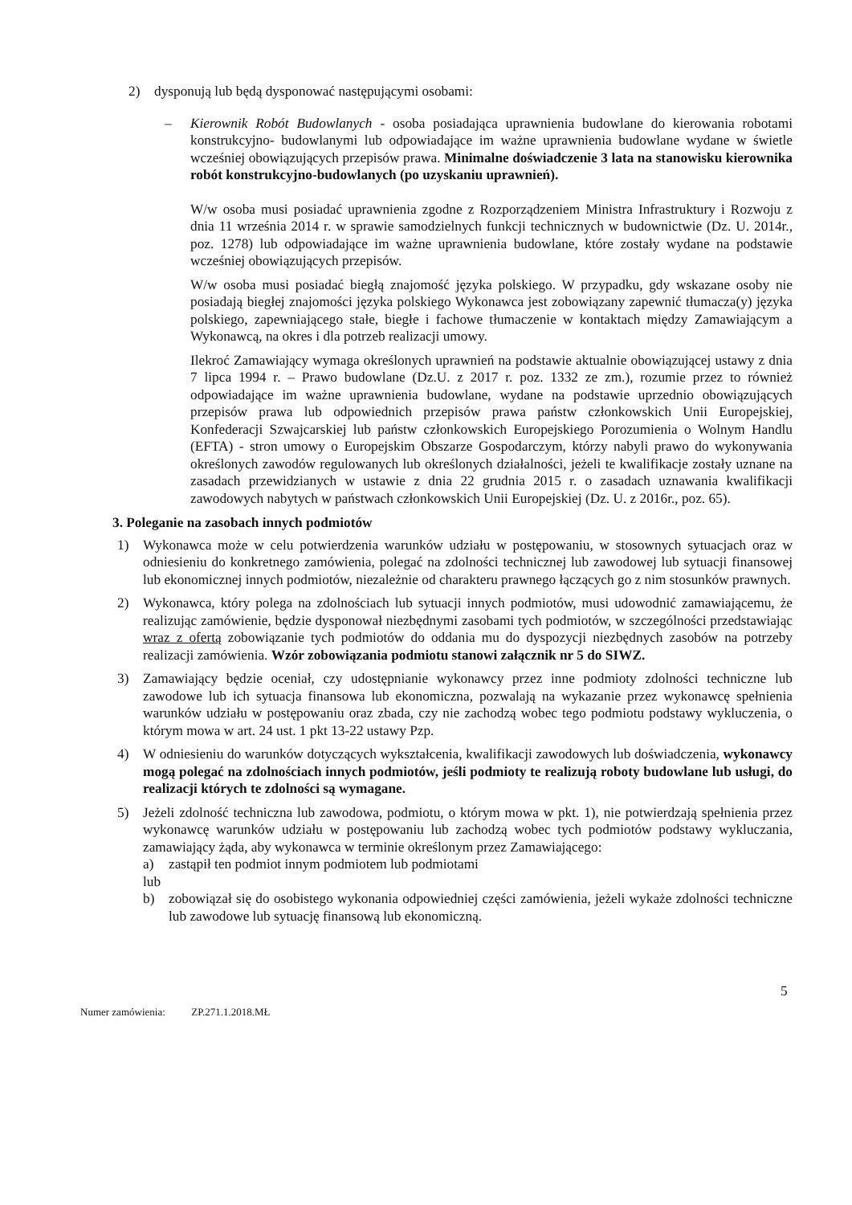2) dysponują lub będą dysponować następującymi osobami:
– Kierownik Robót Budowlanych - osoba posiadająca uprawnienia budowlane do kierowania robotami konstrukcyjno- budowlanymi lub odpowiadające im ważne uprawnienia budowlane wydane w świetle wcześniej obowiązujących przepisów prawa. Minimalne doświadczenie 3 lata na stanowisku kierownika robót konstrukcyjno-budowlanych (po uzyskaniu uprawnień).
W/w osoba musi posiadać uprawnienia zgodne z Rozporządzeniem Ministra Infrastruktury i Rozwoju z dnia 11 września 2014 r. w sprawie samodzielnych funkcji technicznych w budownictwie (Dz. U. 2014r., poz. 1278) lub odpowiadające im ważne uprawnienia budowlane, które zostały wydane na podstawie wcześniej obowiązujących przepisów.
W/w osoba musi posiadać biegłą znajomość języka polskiego. W przypadku, gdy wskazane osoby nie posiadają biegłej znajomości języka polskiego Wykonawca jest zobowiązany zapewnić tłumacza(y) języka polskiego, zapewniającego stałe, biegłe i fachowe tłumaczenie w kontaktach między Zamawiającym a Wykonawcą, na okres i dla potrzeb realizacji umowy.
Ilekroć Zamawiający wymaga określonych uprawnień na podstawie aktualnie obowiązującej ustawy z dnia 7 lipca 1994 r. – Prawo budowlane (Dz.U. z 2017 r. poz. 1332 ze zm.), rozumie przez to również odpowiadające im ważne uprawnienia budowlane, wydane na podstawie uprzednio obowiązujących przepisów prawa lub odpowiednich przepisów prawa państw członkowskich Unii Europejskiej, Konfederacji Szwajcarskiej lub państw członkowskich Europejskiego Porozumienia o Wolnym Handlu (EFTA) - stron umowy o Europejskim Obszarze Gospodarczym, którzy nabyli prawo do wykonywania określonych zawodów regulowanych lub określonych działalności, jeżeli te kwalifikacje zostały uznane na zasadach przewidzianych w ustawie z dnia 22 grudnia 2015 r. o zasadach uznawania kwalifikacji zawodowych nabytych w państwach członkowskich Unii Europejskiej (Dz. U. z 2016r., poz. 65).
3. Poleganie na zasobach innych podmiotów
1) Wykonawca może w celu potwierdzenia warunków udziału w postępowaniu, w stosownych sytuacjach oraz w odniesieniu do konkretnego zamówienia, polegać na zdolności technicznej lub zawodowej lub sytuacji finansowej lub ekonomicznej innych podmiotów, niezależnie od charakteru prawnego łączących go z nim stosunków prawnych.
2) Wykonawca, który polega na zdolnościach lub sytuacji innych podmiotów, musi udowodnić zamawiającemu, że realizując zamówienie, będzie dysponował niezbędnymi zasobami tych podmiotów, w szczególności przedstawiając wraz z ofertą zobowiązanie tych podmiotów do oddania mu do dyspozycji niezbędnych zasobów na potrzeby realizacji zamówienia. Wzór zobowiązania podmiotu stanowi załącznik nr 5 do SIWZ.
3) Zamawiający będzie oceniał, czy udostępnianie wykonawcy przez inne podmioty zdolności techniczne lub zawodowe lub ich sytuacja finansowa lub ekonomiczna, pozwalają na wykazanie przez wykonawcę spełnienia warunków udziału w postępowaniu oraz zbada, czy nie zachodzą wobec tego podmiotu podstawy wykluczenia, o którym mowa w art. 24 ust. 1 pkt 13-22 ustawy Pzp.
4) W odniesieniu do warunków dotyczących wykształcenia, kwalifikacji zawodowych lub doświadczenia, wykonawcy mogą polegać na zdolnościach innych podmiotów, jeśli podmioty te realizują roboty budowlane lub usługi, do realizacji których te zdolności są wymagane.
5) Jeżeli zdolność techniczna lub zawodowa, podmiotu, o którym mowa w pkt. 1), nie potwierdzają spełnienia przez wykonawcę warunków udziału w postępowaniu lub zachodzą wobec tych podmiotów podstawy wykluczania, zamawiający żąda, aby wykonawca w terminie określonym przez Zamawiającego:
a) zastąpił ten podmiot innym podmiotem lub podmiotami
lub
b) zobowiązał się do osobistego wykonania odpowiedniej części zamówienia, jeżeli wykaże zdolności techniczne lub zawodowe lub sytuację finansową lub ekonomiczną.
5
Numer zamówienia: ZP.271.1.2018.MŁ